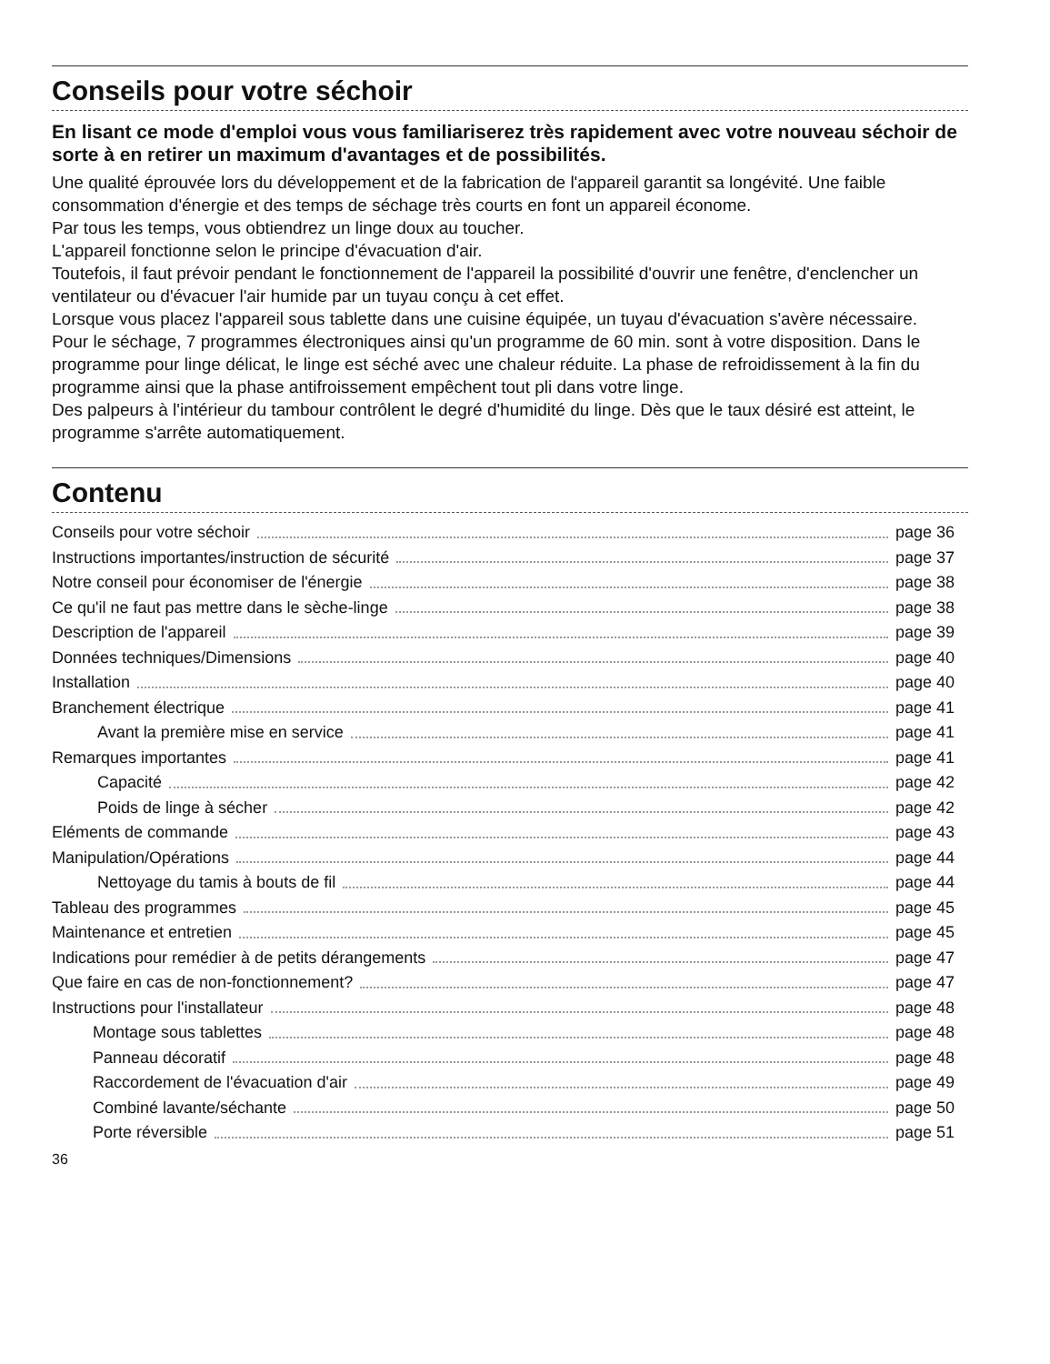Conseils pour votre séchoir
En lisant ce mode d'emploi vous vous familiariserez très rapidement avec votre nouveau séchoir de sorte à en retirer un maximum d'avantages et de possibilités.
Une qualité éprouvée lors du développement et de la fabrication de l'appareil garantit sa longévité. Une faible consommation d'énergie et des temps de séchage très courts en font un appareil économe.
Par tous les temps, vous obtiendrez un linge doux au toucher.
L'appareil fonctionne selon le principe d'évacuation d'air.
Toutefois, il faut prévoir pendant le fonctionnement de l'appareil la possibilité d'ouvrir une fenêtre, d'enclencher un ventilateur ou d'évacuer l'air humide par un tuyau conçu à cet effet.
Lorsque vous placez l'appareil sous tablette dans une cuisine équipée, un tuyau d'évacuation s'avère nécessaire.
Pour le séchage, 7 programmes électroniques ainsi qu'un programme de 60 min. sont à votre disposition. Dans le programme pour linge délicat, le linge est séché avec une chaleur réduite. La phase de refroidissement à la fin du programme ainsi que la phase antifroissement empêchent tout pli dans votre linge.
Des palpeurs à l'intérieur du tambour contrôlent le degré d'humidité du linge. Dès que le taux désiré est atteint, le programme s'arrête automatiquement.
Contenu
Conseils pour votre séchoir page 36
Instructions importantes/instruction de sécurité page 37
Notre conseil pour économiser de l'énergie page 38
Ce qu'il ne faut pas mettre dans le sèche-linge page 38
Description de l'appareil page 39
Données techniques/Dimensions page 40
Installation page 40
Branchement électrique page 41
Avant la première mise en service page 41
Remarques importantes page 41
Capacité page 42
Poids de linge à sécher page 42
Eléments de commande page 43
Manipulation/Opérations page 44
Nettoyage du tamis à bouts de fil page 44
Tableau des programmes page 45
Maintenance et entretien page 45
Indications pour remédier à de petits dérangements page 47
Que faire en cas de non-fonctionnement? page 47
Instructions pour l'installateur page 48
Montage sous tablettes page 48
Panneau décoratif page 48
Raccordement de l'évacuation d'air page 49
Combiné lavante/séchante page 50
Porte réversible page 51
36